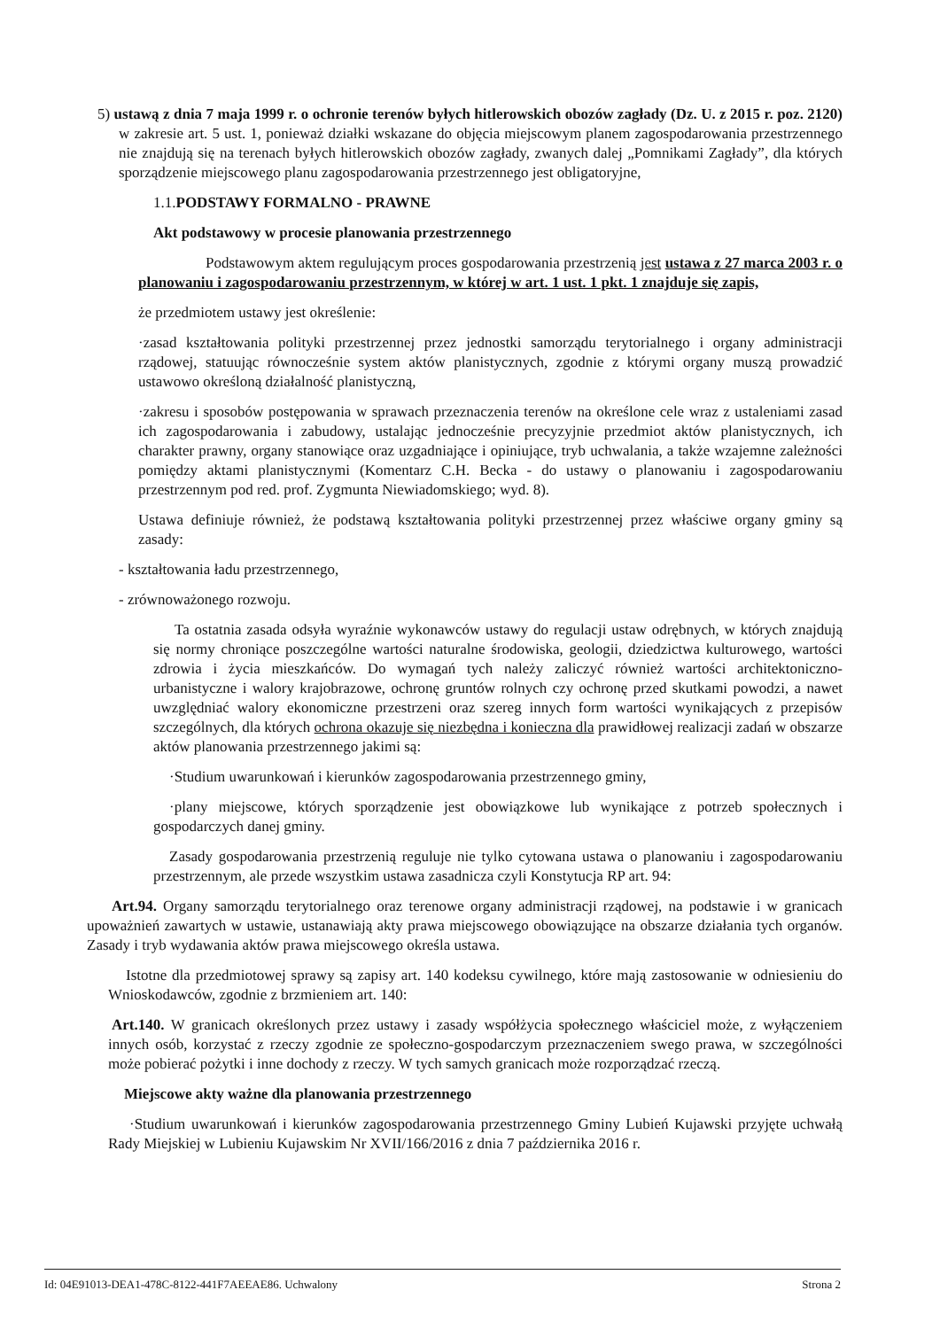5) ustawą z dnia 7 maja 1999 r. o ochronie terenów byłych hitlerowskich obozów zagłady (Dz. U. z 2015 r. poz. 2120) w zakresie art. 5 ust. 1, ponieważ działki wskazane do objęcia miejscowym planem zagospodarowania przestrzennego nie znajdują się na terenach byłych hitlerowskich obozów zagłady, zwanych dalej „Pomnikami Zagłady”, dla których sporządzenie miejscowego planu zagospodarowania przestrzennego jest obligatoryjne,
1.1.PODSTAWY FORMALNO - PRAWNE
Akt podstawowy w procesie planowania przestrzennego
Podstawowym aktem regulującym proces gospodarowania przestrzenią jest ustawa z 27 marca 2003 r. o planowaniu i zagospodarowaniu przestrzennym, w której w art. 1 ust. 1 pkt. 1 znajduje się zapis,
że przedmiotem ustawy jest określenie:
·zasad kształtowania polityki przestrzennej przez jednostki samorządu terytorialnego i organy administracji rządowej, statuując równocześnie system aktów planistycznych, zgodnie z którymi organy muszą prowadzić ustawowo określoną działalność planistyczną,
·zakresu i sposobów postępowania w sprawach przeznaczenia terenów na określone cele wraz z ustaleniami zasad ich zagospodarowania i zabudowy, ustalając jednocześnie precyzyjnie przedmiot aktów planistycznych, ich charakter prawny, organy stanowiące oraz uzgadniające i opiniujące, tryb uchwalania, a także wzajemne zależności pomiędzy aktami planistycznymi (Komentarz C.H. Becka - do ustawy o planowaniu i zagospodarowaniu przestrzennym pod red. prof. Zygmunta Niewiadomskiego; wyd. 8).
Ustawa definiuje również, że podstawą kształtowania polityki przestrzennej przez właściwe organy gminy są zasady:
- kształtowania ładu przestrzennego,
- zrównoważonego rozwoju.
Ta ostatnia zasada odsyła wyraźnie wykonawców ustawy do regulacji ustaw odrębnych, w których znajdują się normy chroniące poszczególne wartości naturalne środowiska, geologii, dziedzictwa kulturowego, wartości zdrowia i życia mieszkańców. Do wymagań tych należy zaliczyć również wartości architektoniczno-urbanistyczne i walory krajobrazowe, ochronę gruntów rolnych czy ochronę przed skutkami powodzi, a nawet uwzględniać walory ekonomiczne przestrzeni oraz szereg innych form wartości wynikających z przepisów szczególnych, dla których ochrona okazuje się niezbędna i konieczna dla prawidłowej realizacji zadań w obszarze aktów planowania przestrzennego jakimi są:
·Studium uwarunkowań i kierunków zagospodarowania przestrzennego gminy,
·plany miejscowe, których sporządzenie jest obowiązkowe lub wynikające z potrzeb społecznych i gospodarczych danej gminy.
Zasady gospodarowania przestrzenią reguluje nie tylko cytowana ustawa o planowaniu i zagospodarowaniu przestrzennym, ale przede wszystkim ustawa zasadnicza czyli Konstytucja RP art. 94:
Art.94. Organy samorządu terytorialnego oraz terenowe organy administracji rządowej, na podstawie i w granicach upoważnień zawartych w ustawie, ustanawiają akty prawa miejscowego obowiązujące na obszarze działania tych organów. Zasady i tryb wydawania aktów prawa miejscowego określa ustawa.
Istotne dla przedmiotowej sprawy są zapisy art. 140 kodeksu cywilnego, które mają zastosowanie w odniesieniu do Wnioskodawców, zgodnie z brzmieniem art. 140:
Art.140. W granicach określonych przez ustawy i zasady współżycia społecznego właściciel może, z wyłączeniem innych osób, korzystać z rzeczy zgodnie ze społeczno-gospodarczym przeznaczeniem swego prawa, w szczególności może pobierać pożytki i inne dochody z rzeczy. W tych samych granicach może rozporządzać rzeczą.
Miejscowe akty ważne dla planowania przestrzennego
·Studium uwarunkowań i kierunków zagospodarowania przestrzennego Gminy Lubień Kujawski przyjęte uchwałą Rady Miejskiej w Lubieniu Kujawskim Nr XVII/166/2016 z dnia 7 października 2016 r.
Id: 04E91013-DEA1-478C-8122-441F7AEEAE86. Uchwalony Strona 2